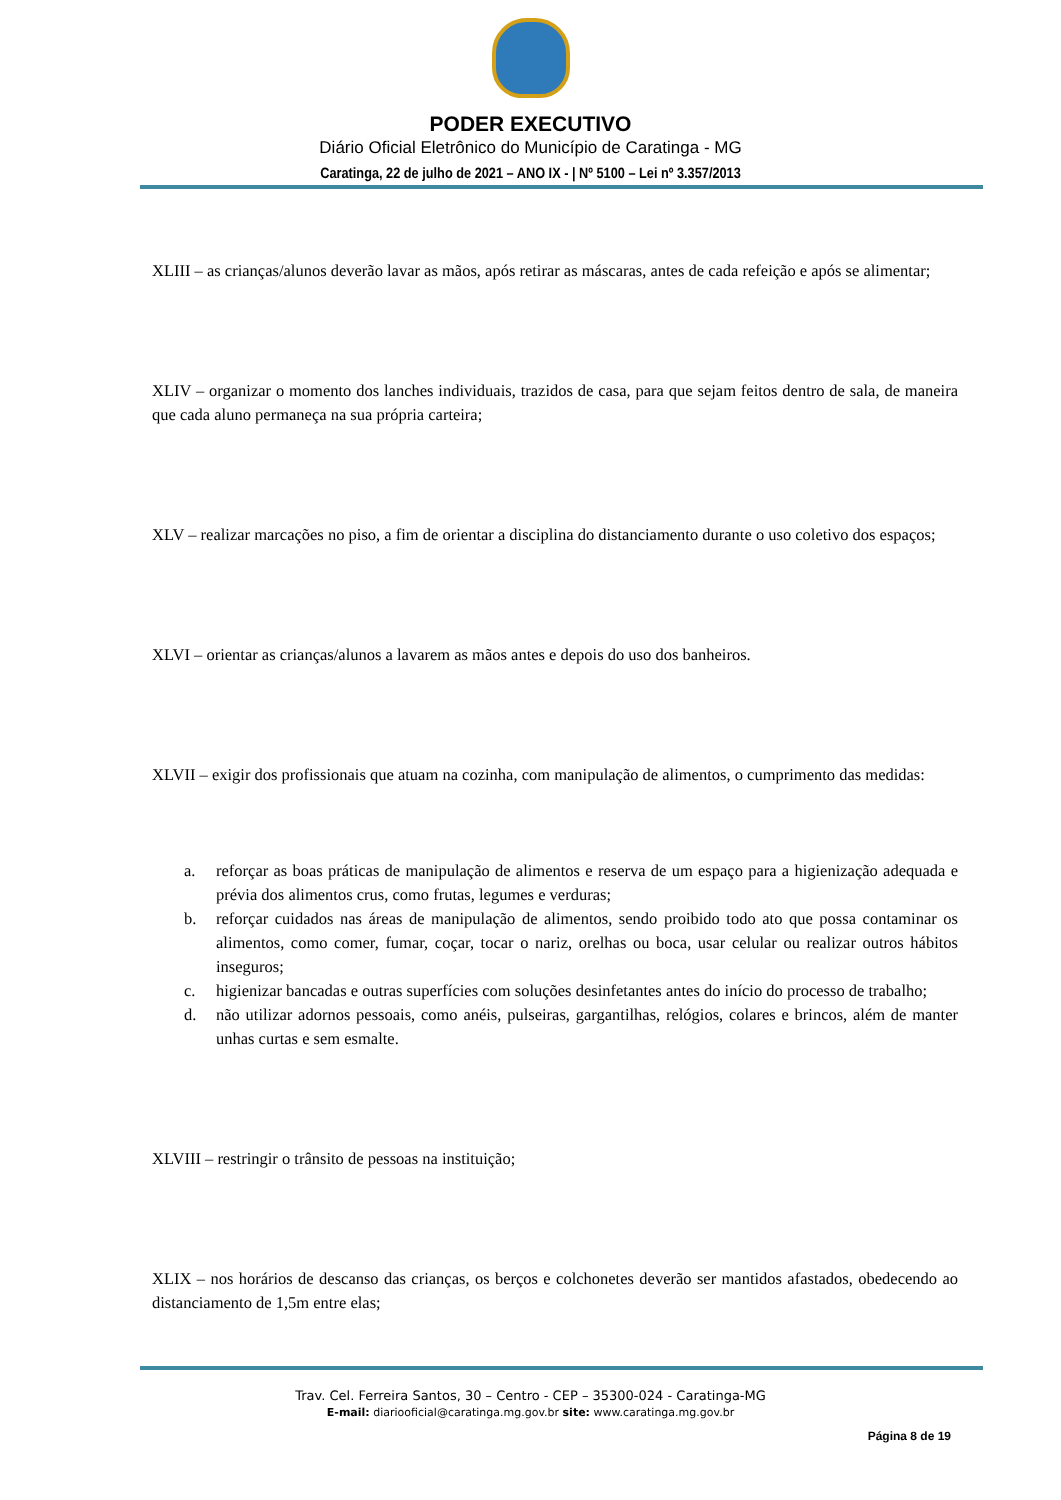PODER EXECUTIVO
Diário Oficial Eletrônico do Município de Caratinga - MG
Caratinga, 22 de julho de 2021 – ANO IX - | Nº 5100 – Lei nº 3.357/2013
XLIII – as crianças/alunos deverão lavar as mãos, após retirar as máscaras, antes de cada refeição e após se alimentar;
XLIV – organizar o momento dos lanches individuais, trazidos de casa, para que sejam feitos dentro de sala, de maneira que cada aluno permaneça na sua própria carteira;
XLV – realizar marcações no piso, a fim de orientar a disciplina do distanciamento durante o uso coletivo dos espaços;
XLVI – orientar as crianças/alunos a lavarem as mãos antes e depois do uso dos banheiros.
XLVII – exigir dos profissionais que atuam na cozinha, com manipulação de alimentos, o cumprimento das medidas:
a. reforçar as boas práticas de manipulação de alimentos e reserva de um espaço para a higienização adequada e prévia dos alimentos crus, como frutas, legumes e verduras;
b. reforçar cuidados nas áreas de manipulação de alimentos, sendo proibido todo ato que possa contaminar os alimentos, como comer, fumar, coçar, tocar o nariz, orelhas ou boca, usar celular ou realizar outros hábitos inseguros;
c. higienizar bancadas e outras superfícies com soluções desinfetantes antes do início do processo de trabalho;
d. não utilizar adornos pessoais, como anéis, pulseiras, gargantilhas, relógios, colares e brincos, além de manter unhas curtas e sem esmalte.
XLVIII – restringir o trânsito de pessoas na instituição;
XLIX – nos horários de descanso das crianças, os berços e colchonetes deverão ser mantidos afastados, obedecendo ao distanciamento de 1,5m entre elas;
Trav. Cel. Ferreira Santos, 30 – Centro - CEP – 35300-024 - Caratinga-MG
E-mail: diariooficial@caratinga.mg.gov.br site: www.caratinga.mg.gov.br
Página 8 de 19